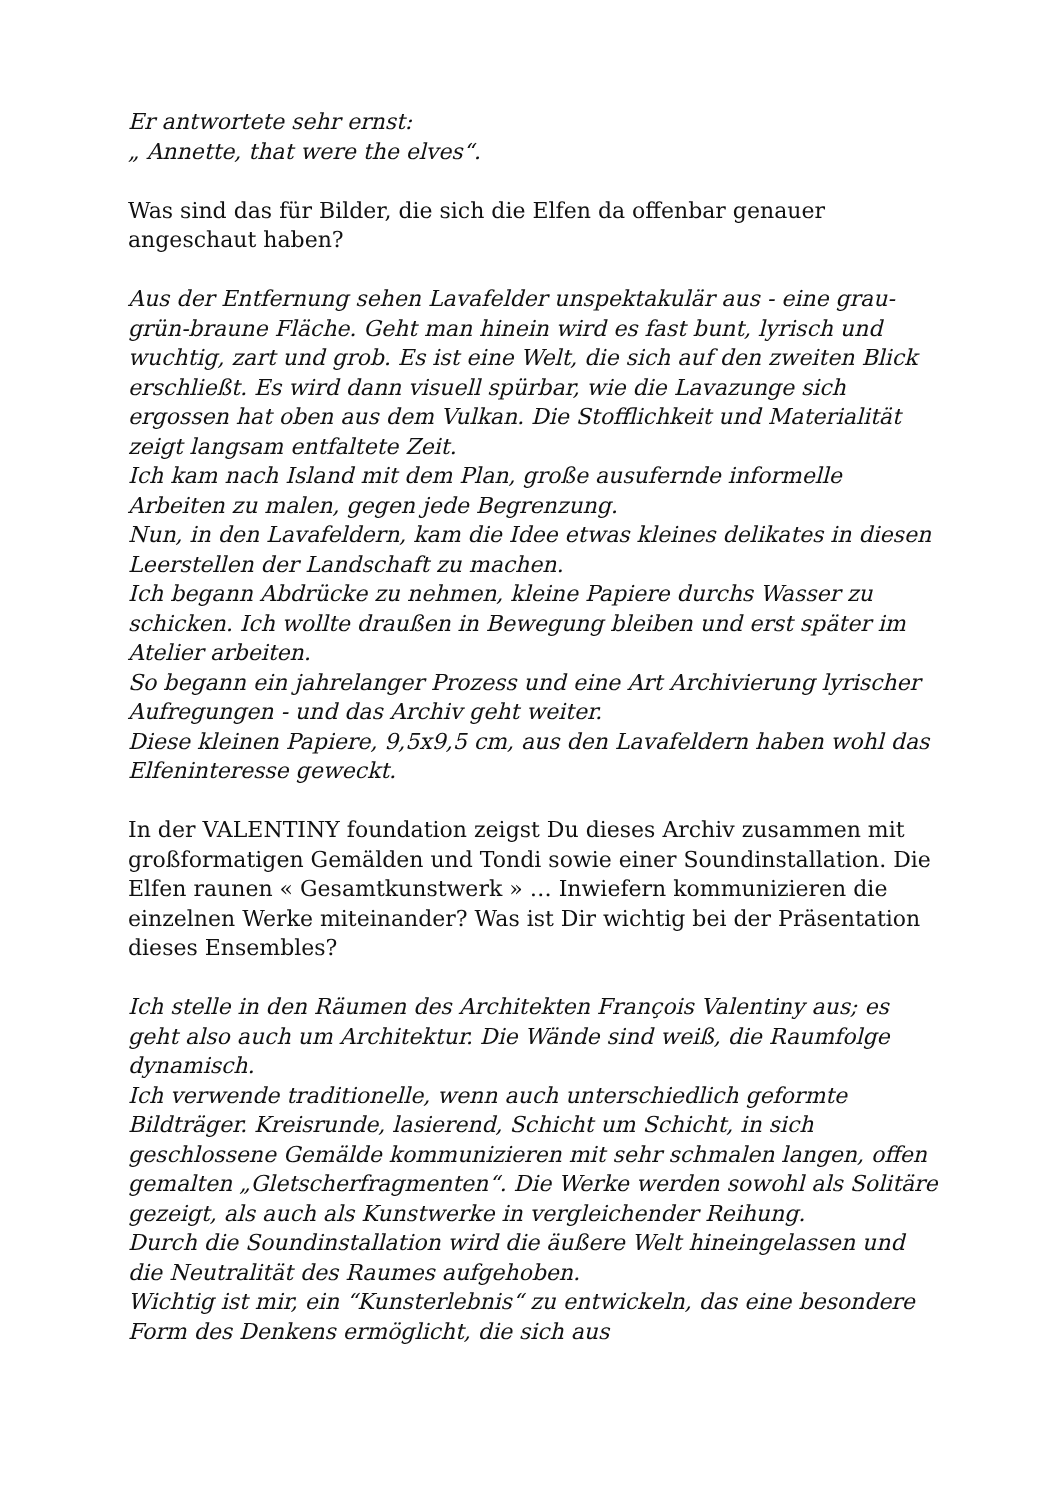Er antwortete sehr ernst:
„ Annette, that were the elves“.
Was sind das für Bilder, die sich die Elfen da offenbar genauer angeschaut haben?
Aus der Entfernung sehen Lavafelder unspektakulär aus - eine grau-grün-braune Fläche. Geht man hinein wird es fast bunt, lyrisch und wuchtig, zart und grob. Es ist eine Welt, die sich auf den zweiten Blick erschließt. Es wird dann visuell spürbar, wie die Lavazunge sich ergossen hat oben aus dem Vulkan. Die Stofflichkeit und Materialität zeigt langsam entfaltete Zeit.
Ich kam nach Island mit dem Plan, große ausufernde informelle Arbeiten zu malen, gegen jede Begrenzung.
Nun, in den Lavafeldern, kam die Idee etwas kleines delikates in diesen Leerstellen der Landschaft zu machen.
Ich begann Abdrücke zu nehmen, kleine Papiere durchs Wasser zu schicken. Ich wollte draußen in Bewegung bleiben und erst später im Atelier arbeiten.
So begann ein jahrelanger Prozess und eine Art Archivierung lyrischer Aufregungen - und das Archiv geht weiter.
Diese kleinen Papiere, 9,5x9,5 cm, aus den Lavafeldern haben wohl das Elfeninteresse geweckt.
In der VALENTINY foundation zeigst Du dieses Archiv zusammen mit großformatigen Gemälden und Tondi sowie einer Soundinstallation. Die Elfen raunen « Gesamtkunstwerk » … Inwiefern kommunizieren die einzelnen Werke miteinander? Was ist Dir wichtig bei der Präsentation dieses Ensembles?
Ich stelle in den Räumen des Architekten François Valentiny aus; es geht also auch um Architektur. Die Wände sind weiß, die Raumfolge dynamisch.
Ich verwende traditionelle, wenn auch unterschiedlich geformte Bildträger. Kreisrunde, lasierend, Schicht um Schicht, in sich geschlossene Gemälde kommunizieren mit sehr schmalen langen, offen gemalten „Gletscherfragmenten“. Die Werke werden sowohl als Solitäre gezeigt, als auch als Kunstwerke in vergleichender Reihung.
Durch die Soundinstallation wird die äußere Welt hineingelassen und die Neutralität des Raumes aufgehoben.
Wichtig ist mir, ein “Kunsterlebnis“ zu entwickeln, das eine besondere Form des Denkens ermöglicht, die sich aus